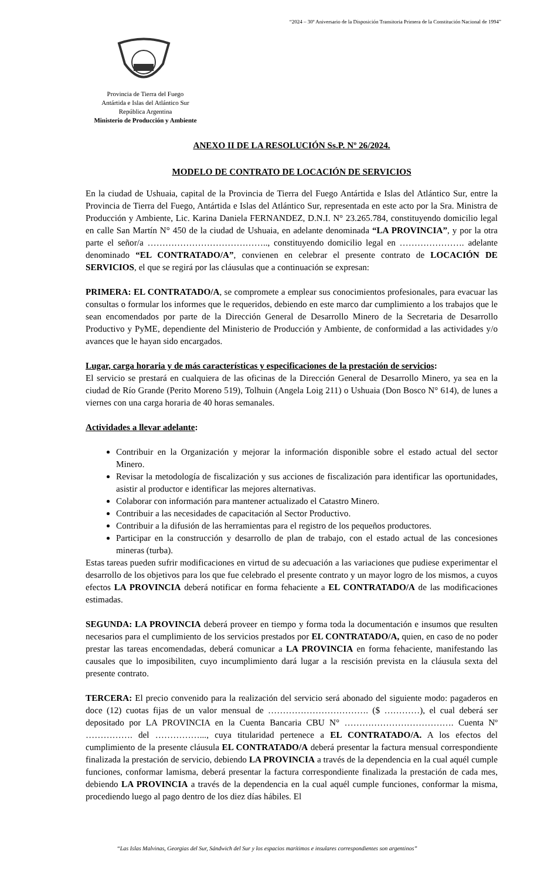“2024 – 30º Aniversario de la Disposición Transitoria Primera de la Constitución Nacional de 1994”
Provincia de Tierra del Fuego
Antártida e Islas del Atlántico Sur
República Argentina
Ministerio de Producción y Ambiente
ANEXO II DE LA RESOLUCIÓN Ss.P. Nº 26/2024.
MODELO DE CONTRATO DE LOCACIÓN DE SERVICIOS
En la ciudad de Ushuaia, capital de la Provincia de Tierra del Fuego Antártida e Islas del Atlántico Sur, entre la Provincia de Tierra del Fuego, Antártida e Islas del Atlántico Sur, representada en este acto por la Sra. Ministra de Producción y Ambiente, Lic. Karina Daniela FERNANDEZ, D.N.I. N° 23.265.784, constituyendo domicilio legal en calle San Martín N° 450 de la ciudad de Ushuaia, en adelante denominada “LA PROVINCIA”, y por la otra parte el señor/a ………………………………….., constituyendo domicilio legal en …………………. adelante denominado “EL CONTRATADO/A”, convienen en celebrar el presente contrato de LOCACIÓN DE SERVICIOS, el que se regirá por las cláusulas que a continuación se expresan:
PRIMERA: EL CONTRATADO/A, se compromete a emplear sus conocimientos profesionales, para evacuar las consultas o formular los informes que le requeridos, debiendo en este marco dar cumplimiento a los trabajos que le sean encomendados por parte de la Dirección General de Desarrollo Minero de la Secretaria de Desarrollo Productivo y PyME, dependiente del Ministerio de Producción y Ambiente, de conformidad a las actividades y/o avances que le hayan sido encargados.
Lugar, carga horaria y de más características y especificaciones de la prestación de servicios:
El servicio se prestará en cualquiera de las oficinas de la Dirección General de Desarrollo Minero, ya sea en la ciudad de Río Grande (Perito Moreno 519), Tolhuin (Angela Loig 211) o Ushuaia (Don Bosco N° 614), de lunes a viernes con una carga horaria de 40 horas semanales.
Actividades a llevar adelante:
Contribuir en la Organización y mejorar la información disponible sobre el estado actual del sector Minero.
Revisar la metodología de fiscalización y sus acciones de fiscalización para identificar las oportunidades, asistir al productor e identificar las mejores alternativas.
Colaborar con información para mantener actualizado el Catastro Minero.
Contribuir a las necesidades de capacitación al Sector Productivo.
Contribuir a la difusión de las herramientas para el registro de los pequeños productores.
Participar en la construcción y desarrollo de plan de trabajo, con el estado actual de las concesiones mineras (turba).
Estas tareas pueden sufrir modificaciones en virtud de su adecuación a las variaciones que pudiese experimentar el desarrollo de los objetivos para los que fue celebrado el presente contrato y un mayor logro de los mismos, a cuyos efectos LA PROVINCIA deberá notificar en forma fehaciente a EL CONTRATADO/A de las modificaciones estimadas.
SEGUNDA: LA PROVINCIA deberá proveer en tiempo y forma toda la documentación e insumos que resulten necesarios para el cumplimiento de los servicios prestados por EL CONTRATADO/A, quien, en caso de no poder prestar las tareas encomendadas, deberá comunicar a LA PROVINCIA en forma fehaciente, manifestando las causales que lo imposibiliten, cuyo incumplimiento dará lugar a la rescisión prevista en la cláusula sexta del presente contrato.
TERCERA: El precio convenido para la realización del servicio será abonado del siguiente modo: pagaderos en doce (12) cuotas fijas de un valor mensual de ……………………………. ($ …………), el cual deberá ser depositado por LA PROVINCIA en la Cuenta Bancaria CBU N° ………………………………. Cuenta Nº ……………. del ……………..., cuya titularidad pertenece a EL CONTRATADO/A. A los efectos del cumplimiento de la presente cláusula EL CONTRATADO/A deberá presentar la factura mensual correspondiente finalizada la prestación de servicio, debiendo LA PROVINCIA a través de la dependencia en la cual aquél cumple funciones, conformar lamisma, deberá presentar la factura correspondiente finalizada la prestación de cada mes, debiendo LA PROVINCIA a través de la dependencia en la cual aquél cumple funciones, conformar la misma, procediendo luego al pago dentro de los diez días hábiles. El
“Las Islas Malvinas, Georgias del Sur, Sándwich del Sur y los espacios marítimos e insulares correspondientes son argentinos”